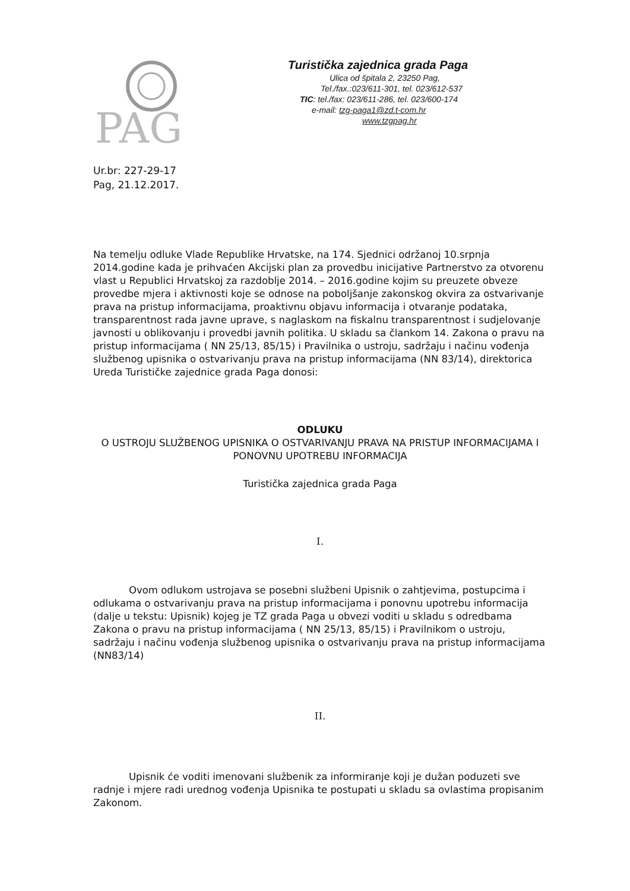PAG
Turistička zajednica grada Paga
Ulica od špitala 2, 23250 Pag,
Tel./fax.:023/611-301, tel. 023/612-537
TIC: tel./fax: 023/611-286, tel. 023/600-174
e-mail: tzg-paga1@zd.t-com.hr
www.tzgpag.hr
Ur.br: 227-29-17
Pag, 21.12.2017.
Na temelju odluke Vlade Republike Hrvatske, na 174. Sjednici održanoj 10.srpnja 2014.godine kada je prihvaćen Akcijski plan za provedbu inicijative Partnerstvo za otvorenu vlast u Republici Hrvatskoj za razdoblje 2014. – 2016.godine kojim su preuzete obveze provedbe mjera i aktivnosti koje se odnose na poboljšanje zakonskog okvira za ostvarivanje prava na pristup informacijama, proaktivnu objavu informacija i otvaranje podataka, transparentnost rada javne uprave, s naglaskom na fiskalnu transparentnost i sudjelovanje javnosti u oblikovanju i provedbi javnih politika. U skladu sa člankom 14. Zakona o pravu na pristup informacijama ( NN 25/13, 85/15) i Pravilnika o ustroju, sadržaju i načinu vođenja službenog upisnika o ostvarivanju prava na pristup informacijama (NN 83/14), direktorica Ureda Turističke zajednice grada Paga donosi:
ODLUKU
O USTROJU SLUŽBENOG UPISNIKA O OSTVARIVANJU PRAVA NA PRISTUP INFORMACIJAMA I PONOVNU UPOTREBU INFORMACIJA
Turistička zajednica grada Paga
I.
Ovom odlukom ustrojava se posebni službeni Upisnik o zahtjevima, postupcima i odlukama o ostvarivanju prava na pristup informacijama i ponovnu upotrebu informacija (dalje u tekstu: Upisnik) kojeg je TZ grada Paga u obvezi voditi u skladu s odredbama Zakona o pravu na pristup informacijama ( NN 25/13, 85/15) i Pravilnikom o ustroju, sadržaju i načinu vođenja službenog upisnika o ostvarivanju prava na pristup informacijama (NN83/14)
II.
Upisnik će voditi imenovani službenik za informiranje koji je dužan poduzeti sve radnje i mjere radi urednog vođenja Upisnika te postupati u skladu sa ovlastima propisanim Zakonom.